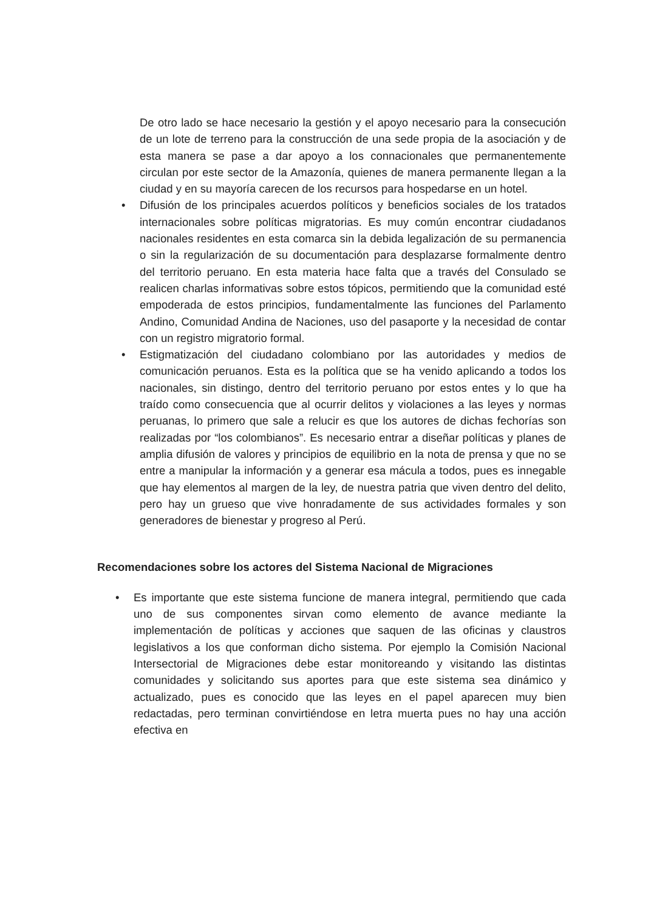De otro lado se hace necesario la gestión y el apoyo necesario para la consecución de un lote de terreno para la construcción de una sede propia de la asociación y de esta manera se pase a dar apoyo a los connacionales que permanentemente circulan por este sector de la Amazonía, quienes de manera permanente llegan a la ciudad y en su mayoría carecen de los recursos para hospedarse en un hotel.
• Difusión de los principales acuerdos políticos y beneficios sociales de los tratados internacionales sobre políticas migratorias. Es muy común encontrar ciudadanos nacionales residentes en esta comarca sin la debida legalización de su permanencia o sin la regularización de su documentación para desplazarse formalmente dentro del territorio peruano. En esta materia hace falta que a través del Consulado se realicen charlas informativas sobre estos tópicos, permitiendo que la comunidad esté empoderada de estos principios, fundamentalmente las funciones del Parlamento Andino, Comunidad Andina de Naciones, uso del pasaporte y la necesidad de contar con un registro migratorio formal.
• Estigmatización del ciudadano colombiano por las autoridades y medios de comunicación peruanos. Esta es la política que se ha venido aplicando a todos los nacionales, sin distingo, dentro del territorio peruano por estos entes y lo que ha traído como consecuencia que al ocurrir delitos y violaciones a las leyes y normas peruanas, lo primero que sale a relucir es que los autores de dichas fechorías son realizadas por “los colombianos”. Es necesario entrar a diseñar políticas y planes de amplia difusión de valores y principios de equilibrio en la nota de prensa y que no se entre a manipular la información y a generar esa mácula a todos, pues es innegable que hay elementos al margen de la ley, de nuestra patria que viven dentro del delito, pero hay un grueso que vive honradamente de sus actividades formales y son generadores de bienestar y progreso al Perú.
Recomendaciones sobre los actores del Sistema Nacional de Migraciones
• Es importante que este sistema funcione de manera integral, permitiendo que cada uno de sus componentes sirvan como elemento de avance mediante la implementación de políticas y acciones que saquen de las oficinas y claustros legislativos a los que conforman dicho sistema. Por ejemplo la Comisión Nacional Intersectorial de Migraciones debe estar monitoreando y visitando las distintas comunidades y solicitando sus aportes para que este sistema sea dinámico y actualizado, pues es conocido que las leyes en el papel aparecen muy bien redactadas, pero terminan convirtiéndose en letra muerta pues no hay una acción efectiva en